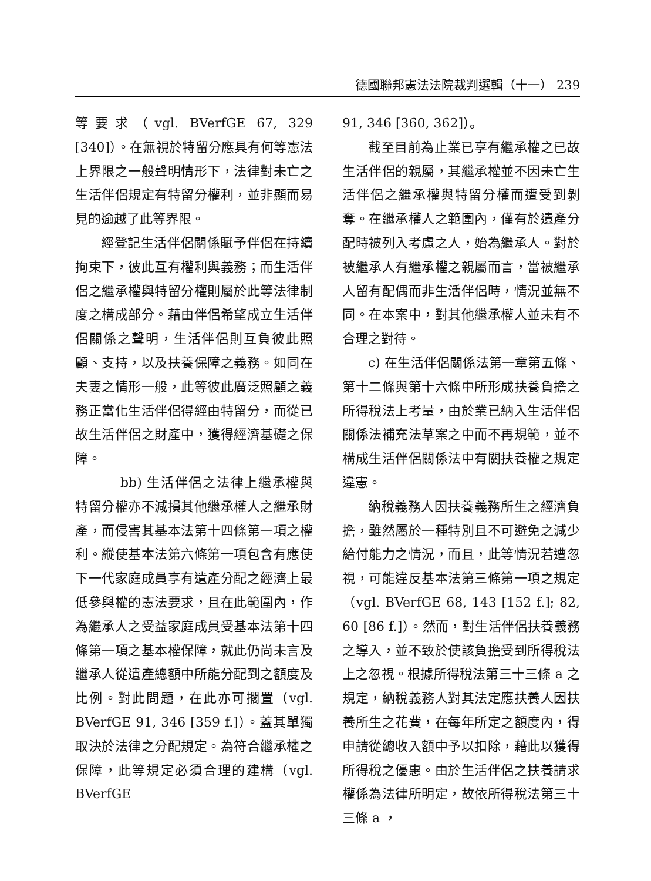德國聯邦憲法法院裁判選輯（十一） 239
等要求（vgl. BVerfGE 67, 329 [340]）。在無視於特留分應具有何等憲法上界限之一般聲明情形下，法律對未亡之生活伴侶規定有特留分權利，並非顯而易見的逾越了此等界限。
經登記生活伴侶關係賦予伴侶在持續拘束下，彼此互有權利與義務；而生活伴侶之繼承權與特留分權則屬於此等法律制度之構成部分。藉由伴侶希望成立生活伴侶關係之聲明，生活伴侶則互負彼此照顧、支持，以及扶養保障之義務。如同在夫妻之情形一般，此等彼此廣泛照顧之義務正當化生活伴侶得經由特留分，而從已故生活伴侶之財產中，獲得經濟基礎之保障。
bb) 生活伴侶之法律上繼承權與特留分權亦不減損其他繼承權人之繼承財產，而侵害其基本法第十四條第一項之權利。縱使基本法第六條第一項包含有應使下一代家庭成員享有遺產分配之經濟上最低參與權的憲法要求，且在此範圍內，作為繼承人之受益家庭成員受基本法第十四條第一項之基本權保障，就此仍尚未言及繼承人從遺產總額中所能分配到之額度及比例。對此問題，在此亦可擱置（vgl. BVerfGE 91, 346 [359 f.]）。蓋其單獨取決於法律之分配規定。為符合繼承權之保障，此等規定必須合理的建構（vgl. BVerfGE
91, 346 [360, 362]）。
截至目前為止業已享有繼承權之已故生活伴侶的親屬，其繼承權並不因未亡生活伴侶之繼承權與特留分權而遭受到剝奪。在繼承權人之範圍內，僅有於遺產分配時被列入考慮之人，始為繼承人。對於被繼承人有繼承權之親屬而言，當被繼承人留有配偶而非生活伴侶時，情況並無不同。在本案中，對其他繼承權人並未有不合理之對待。
c) 在生活伴侶關係法第一章第五條、第十二條與第十六條中所形成扶養負擔之所得稅法上考量，由於業已納入生活伴侶關係法補充法草案之中而不再規範，並不構成生活伴侶關係法中有關扶養權之規定違憲。
納稅義務人因扶養義務所生之經濟負擔，雖然屬於一種特別且不可避免之減少給付能力之情況，而且，此等情況若遭忽視，可能違反基本法第三條第一項之規定（vgl. BVerfGE 68, 143 [152 f.]; 82, 60 [86 f.]）。然而，對生活伴侶扶養義務之導入，並不致於使該負擔受到所得稅法上之忽視。根據所得稅法第三十三條 a 之規定，納稅義務人對其法定應扶養人因扶養所生之花費，在每年所定之額度內，得申請從總收入額中予以扣除，藉此以獲得所得稅之優惠。由於生活伴侶之扶養請求權係為法律所明定，故依所得稅法第三十三條 a ，